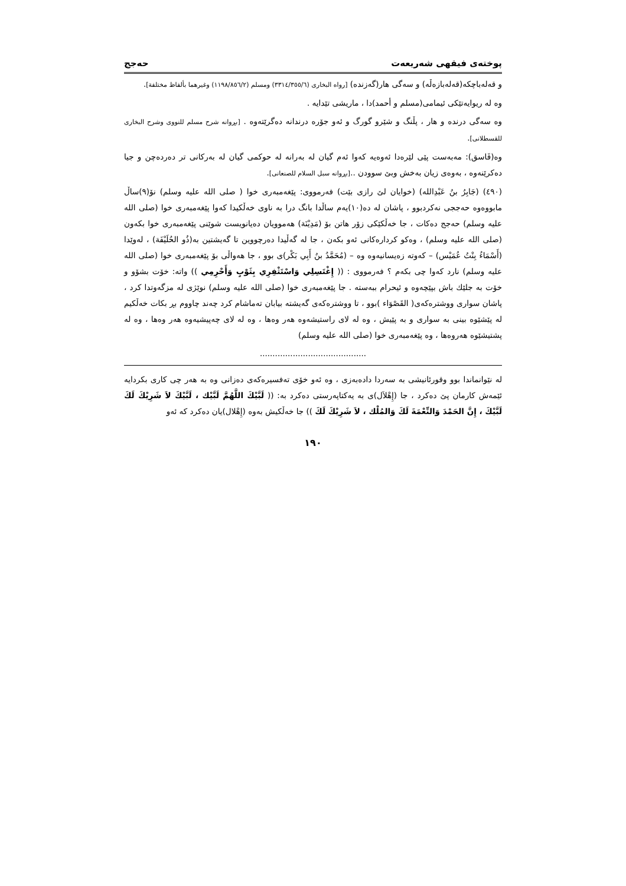پوختەی فیقهی شەریعەت حەجج
و قەلەباچكە(قەلەبازەڵە) و سەگی هار(گەزندە) [رواە البخاری (٣٣١٤/٣٥٥/٦) ومسلم (١١٩٨/٨٥٦/٢) وغیرهما بألفاظ مختلفة].
وە لە ریوایەتێكی ئیمامی(مسلم و أحمد)دا ، ماریشی تێدایە .
وە سەگی درندە و هار ، پڵنگ و شێرو گورگ و ئەو جۆرە درندانە دەگرێتەوە . [بڕوانە شرح مسلم للنووی وشرح البخاری للقسطلانی].
وە(فَاسق): مەبەست پێی لێرەدا ئەوەیە كەوا ئەم گیان لە بەرانە لە حوكمی گیان لە بەركانی تر دەردەچن و جیا دەكرێنەوە ، بەوەی زیان بەخش وبێ سوودن ..[بڕوانە سبل السلام للصنعانی].
(٤٩٠) (جَابِرُ بنُ عَبْدِالله) (خوایان لێ رازی بێت) فەرمووی: پێغەمبەری خوا ( صلی الله علیه وسلم) نۆ(٩)ساڵ مابووەوە حەججی نەكردبوو ، پاشان لە دە(١٠)یەم ساڵدا بانگ درا بە ناوی خەڵكیدا كەوا پێغەمبەری خوا (صلی الله علیه وسلم) حەجج دەكات ، جا خەڵكێكی زۆر هاتن بۆ (مَدِیْنَة) هەموویان دەیانویست شوێنی پێغەمبەری خوا بكەون (صلی الله علیه وسلم) ، وەكو كردارەكانی ئەو بكەن ، جا لە گەڵیدا دەرچووین تا گەیشتین بە(ذُو الحُلَیْفَة) ، لەوێدا (أَسْمَاءُ بِنْتُ عُمَیْس) – كەوتە زەیسانیەوە وە – (مُحَمَّدُ بنُ أَبِي بَكْر)ی بوو ، جا هەواڵی بۆ پێغەمبەری خوا (صلی الله علیه وسلم) نارد كەوا چی بكەم ؟ فەرمووی : (( إِغْتَسِلِي وَاسْتَثْفِرِي بِثَوْبٍ وَأَحْرِمِي )) واتە: خۆت بشۆو و خۆت بە جلێك باش بپێچەوە و ئیحرام ببەستە . جا پێغەمبەری خوا (صلی الله علیه وسلم) نوێژی لە مزگەوتدا كرد ، پاشان سواری ووشترەكەی( القَصْوَاء )بوو ، تا ووشترەكەی گەیشتە بیابان تەماشام كرد چەند چاووم بڕ بكات خەڵكیم لە پێشێوە بینی بە سواری و بە پێیش ، وە لە لای راستیشەوە هەر وەها ، وە لە لای چەپیشیەوە هەر وەها ، وە لە پشتیشێوە هەروەها ، وە پێغەمبەری خوا (صلی الله علیه وسلم)
..........................................
لە نێوانماندا بوو وقورئانیشی بە سەردا دادەبەزی ، وە ئەو خۆی تەفسیرەكەی دەزانی وە بە هەر چی كاری بكردایە ئێمەش كارمان پێ دەكرد ، جا (إِهْلاَل)ی بە یەكتاپەرستی دەكرد بە: (( لَبَّیْكَ اللَّهُمَّ لَبَّیْك ، لَبَّیْكَ لاَ شَرِیْكَ لَكَ لَبَّیْكَ ، إِنَّ الحَمْدَ وَالنِّعْمَةَ لَكَ وَالمُلْك ، لاَ شَرِیْكَ لَكَ )) جا خەڵكیش بەوە (إِهْلال)یان دەكرد كە ئەو
١٩٠